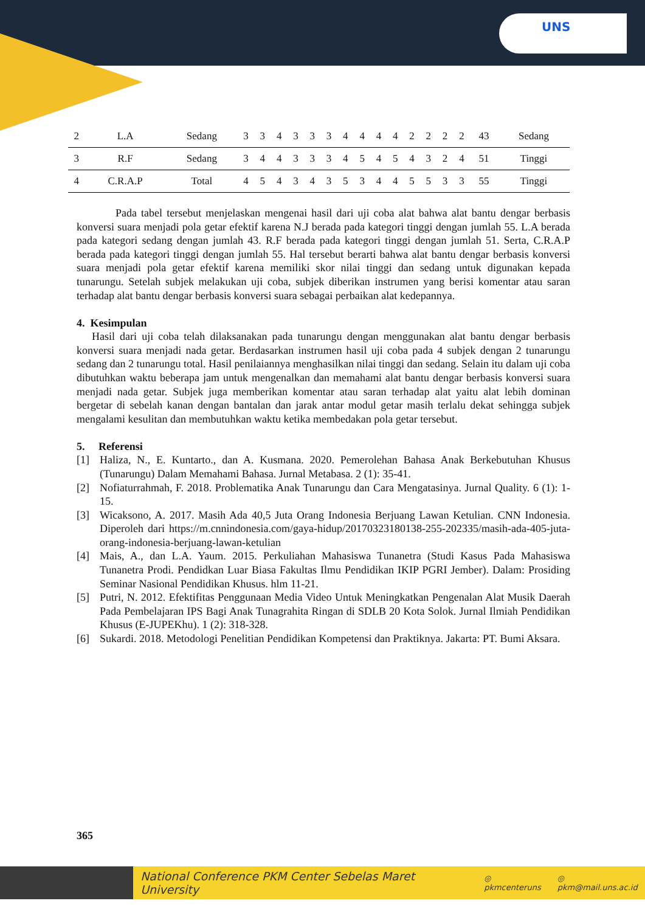UNS
| 2 | L.A | Sedang | 3 | 3 | 4 | 3 | 3 | 3 | 4 | 4 | 4 | 4 | 2 | 2 | 2 | 2 | 43 | Sedang |
| 3 | R.F | Sedang | 3 | 4 | 4 | 3 | 3 | 3 | 4 | 5 | 4 | 5 | 4 | 3 | 2 | 4 | 51 | Tinggi |
| 4 | C.R.A.P | Total | 4 | 5 | 4 | 3 | 4 | 3 | 5 | 3 | 4 | 4 | 5 | 5 | 3 | 3 | 55 | Tinggi |
Pada tabel tersebut menjelaskan mengenai hasil dari uji coba alat bahwa alat bantu dengar berbasis konversi suara menjadi pola getar efektif karena N.J berada pada kategori tinggi dengan jumlah 55. L.A berada pada kategori sedang dengan jumlah 43. R.F berada pada kategori tinggi dengan jumlah 51. Serta, C.R.A.P berada pada kategori tinggi dengan jumlah 55. Hal tersebut berarti bahwa alat bantu dengar berbasis konversi suara menjadi pola getar efektif karena memiliki skor nilai tinggi dan sedang untuk digunakan kepada tunarungu. Setelah subjek melakukan uji coba, subjek diberikan instrumen yang berisi komentar atau saran terhadap alat bantu dengar berbasis konversi suara sebagai perbaikan alat kedepannya.
4. Kesimpulan
Hasil dari uji coba telah dilaksanakan pada tunarungu dengan menggunakan alat bantu dengar berbasis konversi suara menjadi nada getar. Berdasarkan instrumen hasil uji coba pada 4 subjek dengan 2 tunarungu sedang dan 2 tunarungu total. Hasil penilaiannya menghasilkan nilai tinggi dan sedang. Selain itu dalam uji coba dibutuhkan waktu beberapa jam untuk mengenalkan dan memahami alat bantu dengar berbasis konversi suara menjadi nada getar. Subjek juga memberikan komentar atau saran terhadap alat yaitu alat lebih dominan bergetar di sebelah kanan dengan bantalan dan jarak antar modul getar masih terlalu dekat sehingga subjek mengalami kesulitan dan membutuhkan waktu ketika membedakan pola getar tersebut.
5. Referensi
[1] Haliza, N., E. Kuntarto., dan A. Kusmana. 2020. Pemerolehan Bahasa Anak Berkebutuhan Khusus (Tunarungu) Dalam Memahami Bahasa. Jurnal Metabasa. 2 (1): 35-41.
[2] Nofiaturrahmah, F. 2018. Problematika Anak Tunarungu dan Cara Mengatasinya. Jurnal Quality. 6 (1): 1-15.
[3] Wicaksono, A. 2017. Masih Ada 40,5 Juta Orang Indonesia Berjuang Lawan Ketulian. CNN Indonesia. Diperoleh dari https://m.cnnindonesia.com/gaya-hidup/20170323180138-255-202335/masih-ada-405-juta-orang-indonesia-berjuang-lawan-ketulian
[4] Mais, A., dan L.A. Yaum. 2015. Perkuliahan Mahasiswa Tunanetra (Studi Kasus Pada Mahasiswa Tunanetra Prodi. Pendidkan Luar Biasa Fakultas Ilmu Pendidikan IKIP PGRI Jember). Dalam: Prosiding Seminar Nasional Pendidikan Khusus. hlm 11-21.
[5] Putri, N. 2012. Efektifitas Penggunaan Media Video Untuk Meningkatkan Pengenalan Alat Musik Daerah Pada Pembelajaran IPS Bagi Anak Tunagrahita Ringan di SDLB 20 Kota Solok. Jurnal Ilmiah Pendidikan Khusus (E-JUPEKhu). 1 (2): 318-328.
[6] Sukardi. 2018. Metodologi Penelitian Pendidikan Kompetensi dan Praktiknya. Jakarta: PT. Bumi Aksara.
365
National Conference PKM Center Sebelas Maret University ◎ pkmcenteruns ◎ pkm@mail.uns.ac.id